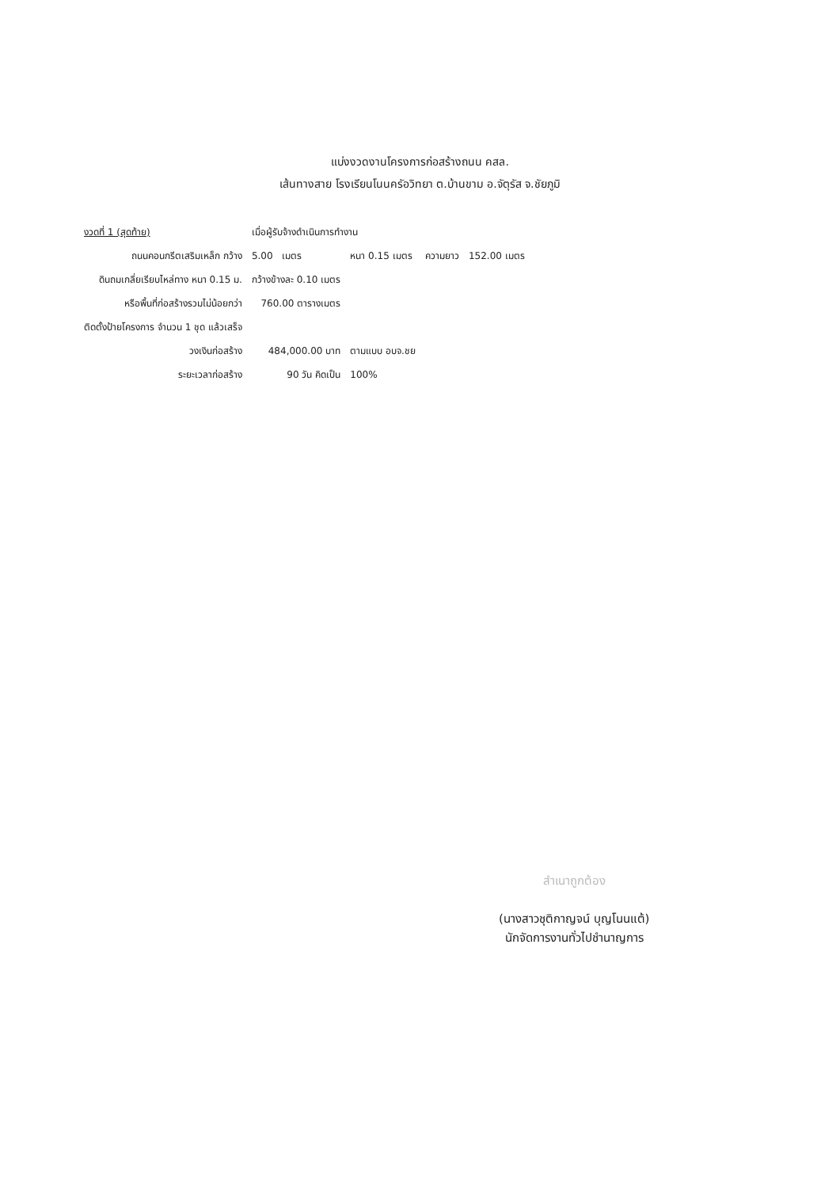แบ่งงวดงานโครงการก่อสร้างถนน คสล.
เส้นทางสาย โรงเรียนโนนครัอวิทยา ต.บ้านขาม อ.จัตุรัส จ.ชัยภูมิ
| งวดที่ 1 (สุดท้าย) | เมื่อผู้รับจ้างดำเนินการทำงาน | | | | |
| ถนนคอนกรีตเสริมเหล็ก กว้าง | 5.00 เมตร | | หนา 0.15 เมตร | ความยาว | 152.00 เมตร |
| ดินถมเกลี่ยเรียบไหล่ทาง หนา 0.15 ม. | กว้างข้างละ 0.10 เมตร | | | | |
| หรือพื้นที่ก่อสร้างรวมไม่น้อยกว่า | 760.00 ตารางเมตร | | | | |
| ติดตั้งป้ายโครงการ จำนวน 1 ชุด แล้วเสร็จ | | | | | |
| วงเงินก่อสร้าง | 484,000.00 บาท | | ตามแบบ อบจ.ชย | | |
| ระยะเวลาก่อสร้าง | 90 วัน คิดเป็น | | 100% | | |
สำเนาถูกต้อง
(นางสาวชุติกาญจน์ บุญโนนแต้)
นักจัดการงานทั่วไปชำนาญการ